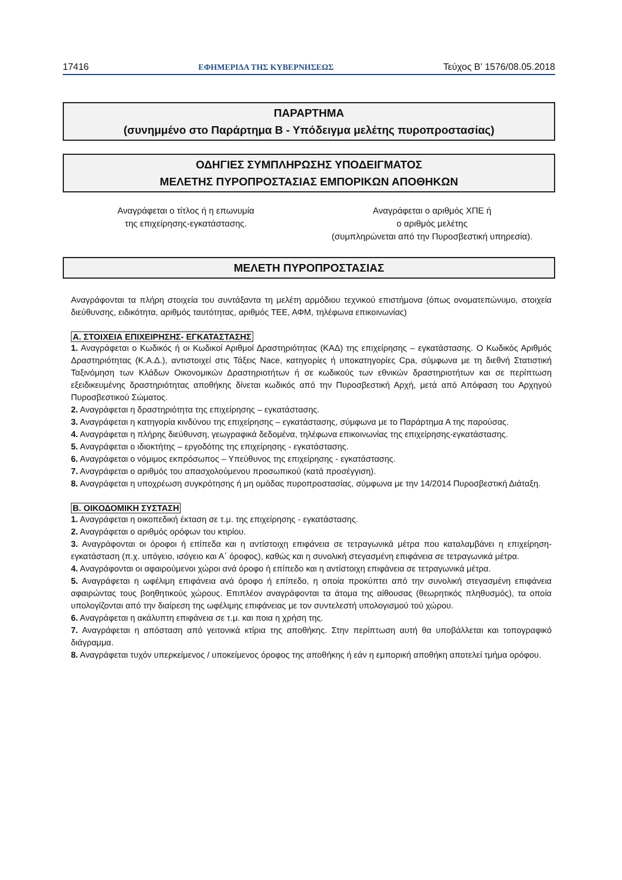17416 ΕΦΗΜΕΡΙΔΑ ΤΗΣ ΚΥΒΕΡΝΗΣΕΩΣ Τεύχος Β’ 1576/08.05.2018
ΠΑΡΑΡΤΗΜΑ
(συνημμένο στο Παράρτημα Β - Υπόδειγμα μελέτης πυροπροστασίας)
ΟΔΗΓΙΕΣ ΣΥΜΠΛΗΡΩΣΗΣ ΥΠΟΔΕΙΓΜΑΤΟΣ
ΜΕΛΕΤΗΣ ΠΥΡΟΠΡΟΣΤΑΣΙΑΣ ΕΜΠΟΡΙΚΩΝ ΑΠΟΘΗΚΩΝ
Αναγράφεται ο τίτλος ή η επωνυμία
της επιχείρησης-εγκατάστασης.
Αναγράφεται ο αριθμός ΧΠΕ ή
ο αριθμός μελέτης
(συμπληρώνεται από την Πυροσβεστική υπηρεσία).
ΜΕΛΕΤΗ ΠΥΡΟΠΡΟΣΤΑΣΙΑΣ
Αναγράφονται τα πλήρη στοιχεία του συντάξαντα τη μελέτη αρμόδιου τεχνικού επιστήμονα (όπως ονοματεπώνυμο, στοιχεία διεύθυνσης, ειδικότητα, αριθμός ταυτότητας, αριθμός ΤΕΕ, ΑΦΜ, τηλέφωνα επικοινωνίας)
Α. ΣΤΟΙΧΕΙΑ ΕΠΙΧΕΙΡΗΣΗΣ- ΕΓΚΑΤΑΣΤΑΣΗΣ
1. Αναγράφεται ο Κωδικός ή οι Κωδικοί Αριθμοί Δραστηριότητας (ΚΑΔ) της επιχείρησης – εγκατάστασης. Ο Κωδικός Αριθμός Δραστηριότητας (Κ.Α.Δ.), αντιστοιχεί στις Τάξεις Nace, κατηγορίες ή υποκατηγορίες Cpa, σύμφωνα με τη διεθνή Στατιστική Ταξινόμηση των Κλάδων Οικονομικών Δραστηριοτήτων ή σε κωδικούς των εθνικών δραστηριοτήτων και σε περίπτωση εξειδικευμένης δραστηριότητας αποθήκης δίνεται κωδικός από την Πυροσβεστική Αρχή, μετά από Απόφαση του Αρχηγού Πυροσβεστικού Σώματος.
2. Αναγράφεται η δραστηριότητα της επιχείρησης – εγκατάστασης.
3. Αναγράφεται η κατηγορία κινδύνου της επιχείρησης – εγκατάστασης, σύμφωνα με το Παράρτημα Α της παρούσας.
4. Αναγράφεται η πλήρης διεύθυνση, γεωγραφικά δεδομένα, τηλέφωνα επικοινωνίας της επιχείρησης-εγκατάστασης.
5. Αναγράφεται ο ιδιοκτήτης – εργοδότης της επιχείρησης - εγκατάστασης.
6. Αναγράφεται ο νόμιμος εκπρόσωπος – Υπεύθυνος της επιχείρησης - εγκατάστασης.
7. Αναγράφεται ο αριθμός του απασχολούμενου προσωπικού (κατά προσέγγιση).
8. Αναγράφεται η υποχρέωση συγκρότησης ή μη ομάδας πυροπροστασίας, σύμφωνα με την 14/2014 Πυροσβεστική Διάταξη.
Β. ΟΙΚΟΔΟΜΙΚΗ ΣΥΣΤΑΣΗ
1. Αναγράφεται η οικοπεδική έκταση σε τ.μ. της επιχείρησης - εγκατάστασης.
2. Αναγράφεται ο αριθμός ορόφων του κτιρίου.
3. Αναγράφονται οι όροφοι ή επίπεδα και η αντίστοιχη επιφάνεια σε τετραγωνικά μέτρα που καταλαμβάνει η επιχείρηση- εγκατάσταση (π.χ. υπόγειο, ισόγειο και Α΄ όροφος), καθώς και η συνολική στεγασμένη επιφάνεια σε τετραγωνικά μέτρα.
4. Αναγράφονται οι αφαιρούμενοι χώροι ανά όροφο ή επίπεδο και η αντίστοιχη επιφάνεια σε τετραγωνικά μέτρα.
5. Αναγράφεται η ωφέλιμη επιφάνεια ανά όροφο ή επίπεδο, η οποία προκύπτει από την συνολική στεγασμένη επιφάνεια αφαιρώντας τους βοηθητικούς χώρους. Επιπλέον αναγράφονται τα άτομα της αίθουσας (θεωρητικός πληθυσμός), τα οποία υπολογίζονται από την διαίρεση της ωφέλιμης επιφάνειας με τον συντελεστή υπολογισμού τού χώρου.
6. Αναγράφεται η ακάλυπτη επιφάνεια σε τ.μ. και ποια η χρήση της.
7. Αναγράφεται η απόσταση από γειτονικά κτίρια της αποθήκης. Στην περίπτωση αυτή θα υποβάλλεται και τοπογραφικό διάγραμμα.
8. Αναγράφεται τυχόν υπερκείμενος / υποκείμενος όροφος της αποθήκης ή εάν η εμπορική αποθήκη αποτελεί τμήμα ορόφου.